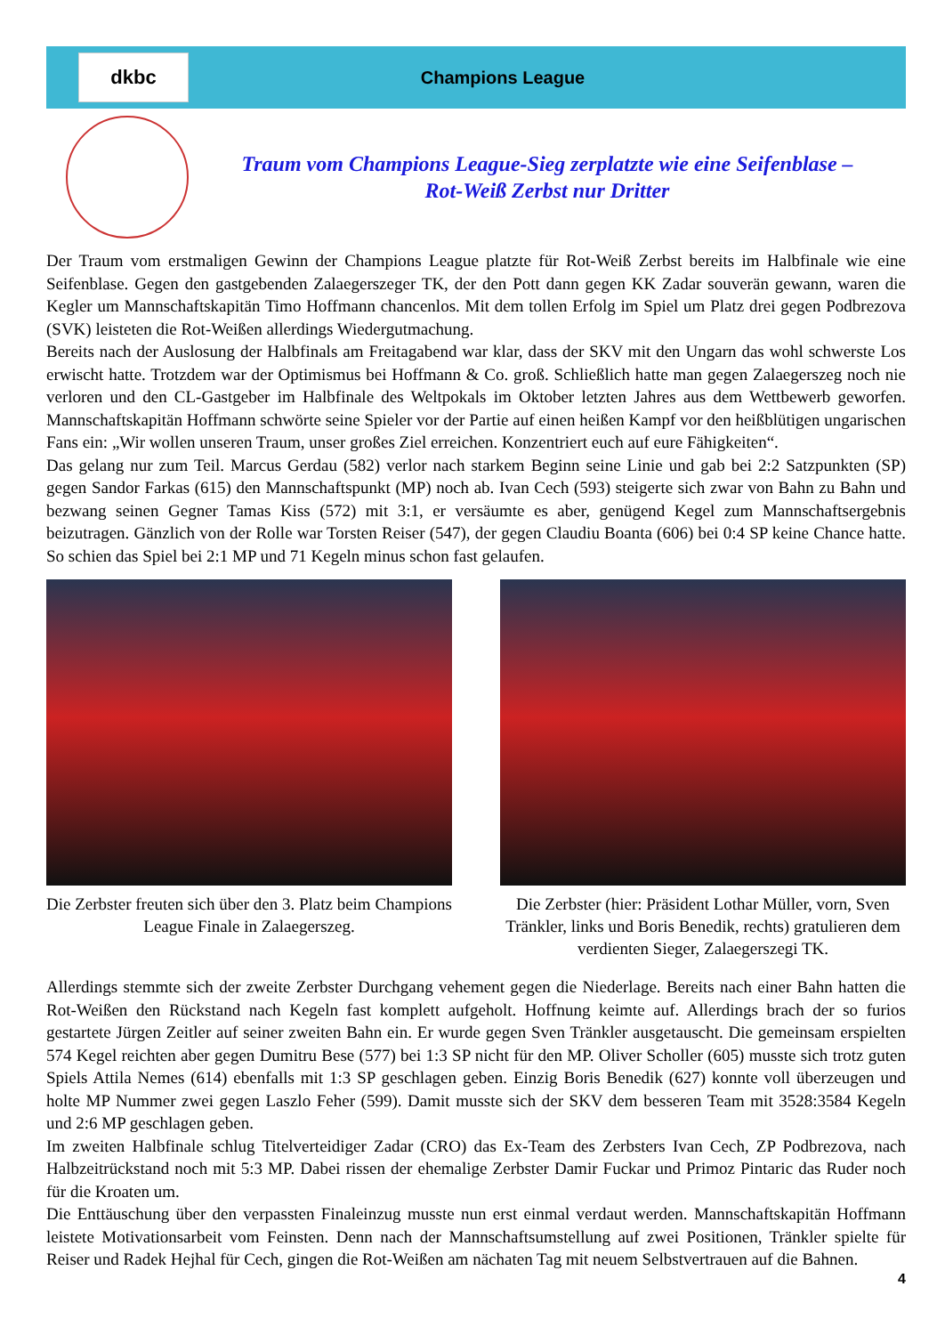dkbc
Champions League
Traum vom Champions League-Sieg zerplatzte wie eine Seifenblase –
Rot-Weiß Zerbst nur Dritter
Der Traum vom erstmaligen Gewinn der Champions League platzte für Rot-Weiß Zerbst bereits im Halbfinale wie eine Seifenblase. Gegen den gastgebenden Zalaegerszeger TK, der den Pott dann gegen KK Zadar souverän gewann, waren die Kegler um Mannschaftskapitän Timo Hoffmann chancenlos. Mit dem tollen Erfolg im Spiel um Platz drei gegen Podbrezova (SVK) leisteten die Rot-Weißen allerdings Wiedergutmachung.
Bereits nach der Auslosung der Halbfinals am Freitagabend war klar, dass der SKV mit den Ungarn das wohl schwerste Los erwischt hatte. Trotzdem war der Optimismus bei Hoffmann & Co. groß. Schließlich hatte man gegen Zalaegerszeg noch nie verloren und den CL-Gastgeber im Halbfinale des Weltpokals im Oktober letzten Jahres aus dem Wettbewerb geworfen. Mannschaftskapitän Hoffmann schwörte seine Spieler vor der Partie auf einen heißen Kampf vor den heißblütigen ungarischen Fans ein: „Wir wollen unseren Traum, unser großes Ziel erreichen. Konzentriert euch auf eure Fähigkeiten“.
Das gelang nur zum Teil. Marcus Gerdau (582) verlor nach starkem Beginn seine Linie und gab bei 2:2 Satzpunkten (SP) gegen Sandor Farkas (615) den Mannschaftspunkt (MP) noch ab. Ivan Cech (593) steigerte sich zwar von Bahn zu Bahn und bezwang seinen Gegner Tamas Kiss (572) mit 3:1, er versäumte es aber, genügend Kegel zum Mannschaftsergebnis beizutragen. Gänzlich von der Rolle war Torsten Reiser (547), der gegen Claudiu Boanta (606) bei 0:4 SP keine Chance hatte. So schien das Spiel bei 2:1 MP und 71 Kegeln minus schon fast gelaufen.
Die Zerbster freuten sich über den 3. Platz beim Champions League Finale in Zalaegerszeg.
Die Zerbster (hier: Präsident Lothar Müller, vorn, Sven Tränkler, links und Boris Benedik, rechts) gratulieren dem verdienten Sieger, Zalaegerszegi TK.
Allerdings stemmte sich der zweite Zerbster Durchgang vehement gegen die Niederlage. Bereits nach einer Bahn hatten die Rot-Weißen den Rückstand nach Kegeln fast komplett aufgeholt. Hoffnung keimte auf. Allerdings brach der so furios gestartete Jürgen Zeitler auf seiner zweiten Bahn ein. Er wurde gegen Sven Tränkler ausgetauscht. Die gemeinsam erspielten 574 Kegel reichten aber gegen Dumitru Bese (577) bei 1:3 SP nicht für den MP. Oliver Scholler (605) musste sich trotz guten Spiels Attila Nemes (614) ebenfalls mit 1:3 SP geschlagen geben. Einzig Boris Benedik (627) konnte voll überzeugen und holte MP Nummer zwei gegen Laszlo Feher (599). Damit musste sich der SKV dem besseren Team mit 3528:3584 Kegeln und 2:6 MP geschlagen geben.
Im zweiten Halbfinale schlug Titelverteidiger Zadar (CRO) das Ex-Team des Zerbsters Ivan Cech, ZP Podbrezova, nach Halbzeitrückstand noch mit 5:3 MP. Dabei rissen der ehemalige Zerbster Damir Fuckar und Primoz Pintaric das Ruder noch für die Kroaten um.
Die Enttäuschung über den verpassten Finaleinzug musste nun erst einmal verdaut werden. Mannschaftskapitän Hoffmann leistete Motivationsarbeit vom Feinsten. Denn nach der Mannschaftsumstellung auf zwei Positionen, Tränkler spielte für Reiser und Radek Hejhal für Cech, gingen die Rot-Weißen am nächaten Tag mit neuem Selbstvertrauen auf die Bahnen.
4